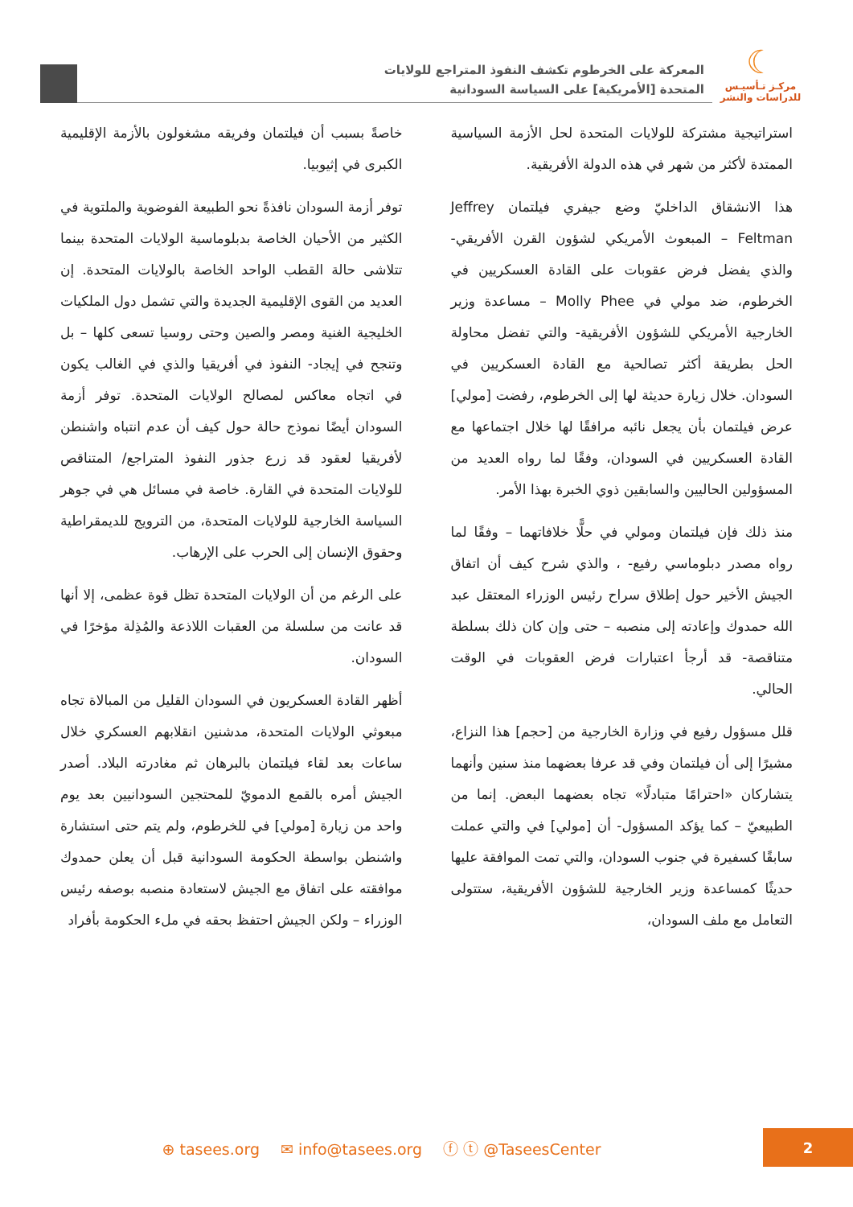☾
مركـز تـأسيـس
للدراسات والنشر
المعركة على الخرطوم تكشف النفوذ المتراجع للولايات
المتحدة [الأمريكية] على السياسة السودانية
استراتيجية مشتركة للولايات المتحدة لحل الأزمة السياسية الممتدة لأكثر من شهر في هذه الدولة الأفريقية.
هذا الانشقاق الداخليّ وضع جيفري فيلتمان Jeffrey Feltman – المبعوث الأمريكي لشؤون القرن الأفريقي- والذي يفضل فرض عقوبات على القادة العسكريين في الخرطوم، ضد مولي في Molly Phee – مساعدة وزير الخارجية الأمريكي للشؤون الأفريقية- والتي تفضل محاولة الحل بطريقة أكثر تصالحية مع القادة العسكريين في السودان. خلال زيارة حديثة لها إلى الخرطوم، رفضت [مولي] عرض فيلتمان بأن يجعل نائبه مرافقًا لها خلال اجتماعها مع القادة العسكريين في السودان، وفقًا لما رواه العديد من المسؤولين الحاليين والسابقين ذوي الخبرة بهذا الأمر.
منذ ذلك فإن فيلتمان ومولي في حلًّا خلافاتهما – وفقًا لما رواه مصدر دبلوماسي رفيع- ، والذي شرح كيف أن اتفاق الجيش الأخير حول إطلاق سراح رئيس الوزراء المعتقل عبد الله حمدوك وإعادته إلى منصبه – حتى وإن كان ذلك بسلطة متناقصة- قد أرجأ اعتبارات فرض العقوبات في الوقت الحالي.
قلل مسؤول رفيع في وزارة الخارجية من [حجم] هذا النزاع، مشيرًا إلى أن فيلتمان وفي قد عرفا بعضهما منذ سنين وأنهما يتشاركان «احترامًا متبادلًا» تجاه بعضهما البعض. إنما من الطبيعيّ – كما يؤكد المسؤول- أن [مولي] في والتي عملت سابقًا كسفيرة في جنوب السودان، والتي تمت الموافقة عليها حديثًا كمساعدة وزير الخارجية للشؤون الأفريقية، ستتولى التعامل مع ملف السودان،
خاصةً بسبب أن فيلتمان وفريقه مشغولون بالأزمة الإقليمية الكبرى في إثيوبيا.
توفر أزمة السودان نافذةً نحو الطبيعة الفوضوية والملتوية في الكثير من الأحيان الخاصة بدبلوماسية الولايات المتحدة بينما تتلاشى حالة القطب الواحد الخاصة بالولايات المتحدة. إن العديد من القوى الإقليمية الجديدة والتي تشمل دول الملكيات الخليجية الغنية ومصر والصين وحتى روسيا تسعى كلها – بل وتنجح في إيجاد- النفوذ في أفريقيا والذي في الغالب يكون في اتجاه معاكس لمصالح الولايات المتحدة. توفر أزمة السودان أيضًا نموذج حالة حول كيف أن عدم انتباه واشنطن لأفريقيا لعقود قد زرع جذور النفوذ المتراجع/ المتناقص للولايات المتحدة في القارة. خاصة في مسائل هي في جوهر السياسة الخارجية للولايات المتحدة، من الترويج للديمقراطية وحقوق الإنسان إلى الحرب على الإرهاب.
على الرغم من أن الولايات المتحدة تظل قوة عظمى، إلا أنها قد عانت من سلسلة من العقبات اللاذعة والمُذِلة مؤخرًا في السودان.
أظهر القادة العسكريون في السودان القليل من المبالاة تجاه مبعوثي الولايات المتحدة، مدشنين انقلابهم العسكري خلال ساعات بعد لقاء فيلتمان بالبرهان ثم مغادرته البلاد. أصدر الجيش أمره بالقمع الدمويّ للمحتجين السودانيين بعد يوم واحد من زيارة [مولي] في للخرطوم، ولم يتم حتى استشارة واشنطن بواسطة الحكومة السودانية قبل أن يعلن حمدوك موافقته على اتفاق مع الجيش لاستعادة منصبه بوصفه رئيس الوزراء – ولكن الجيش احتفظ بحقه في ملء الحكومة بأفراد
⊕ tasees.org ✉ info@tasees.org ⓕ ⓣ @TaseesCenter
2